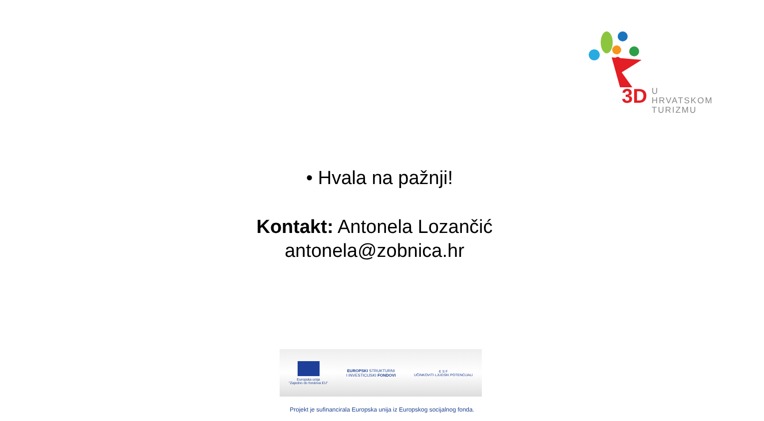3D
U HRVATSKOM
TURIZMU
• Hvala na pažnji!
Kontakt: Antonela Lozančić
antonela@zobnica.hr
Europska unija
"Zajedno do fondova EU"
EUROPSKI STRUKTURNI
I INVESTICIJSKI FONDOVI
E S F
UČINKOVITI LJUDSKI POTENCIJALI
Projekt je sufinancirala Europska unija iz Europskog socijalnog fonda.